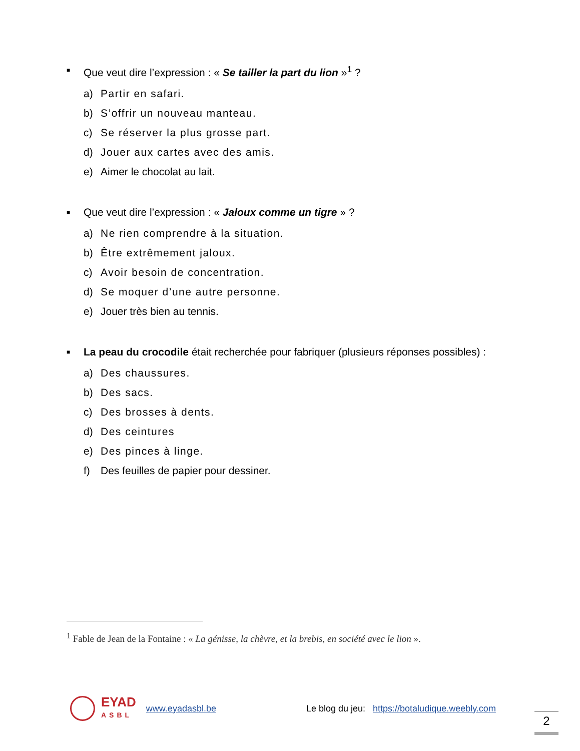■
Que veut dire l’expression : « Se tailler la part du lion »<sup>1</sup> ?
a) Partir en safari.
b) S’offrir un nouveau manteau.
c) Se réserver la plus grosse part.
d) Jouer aux cartes avec des amis.
e) Aimer le chocolat au lait.
■
Que veut dire l’expression : « Jaloux comme un tigre » ?
a) Ne rien comprendre à la situation.
b) Être extrêmement jaloux.
c) Avoir besoin de concentration.
d) Se moquer d’une autre personne.
e) Jouer très bien au tennis.
■
La peau du crocodile était recherchée pour fabriquer (plusieurs réponses possibles) :
a) Des chaussures.
b) Des sacs.
c) Des brosses à dents.
d) Des ceintures
e) Des pinces à linge.
f) Des feuilles de papier pour dessiner.
<sup>1</sup> Fable de Jean de la Fontaine : « La génisse, la chèvre, et la brebis, en société avec le lion ».
EYAD
ASBL
www.eyadasbl.be Le blog du jeu: https://botaludique.weebly.com
2